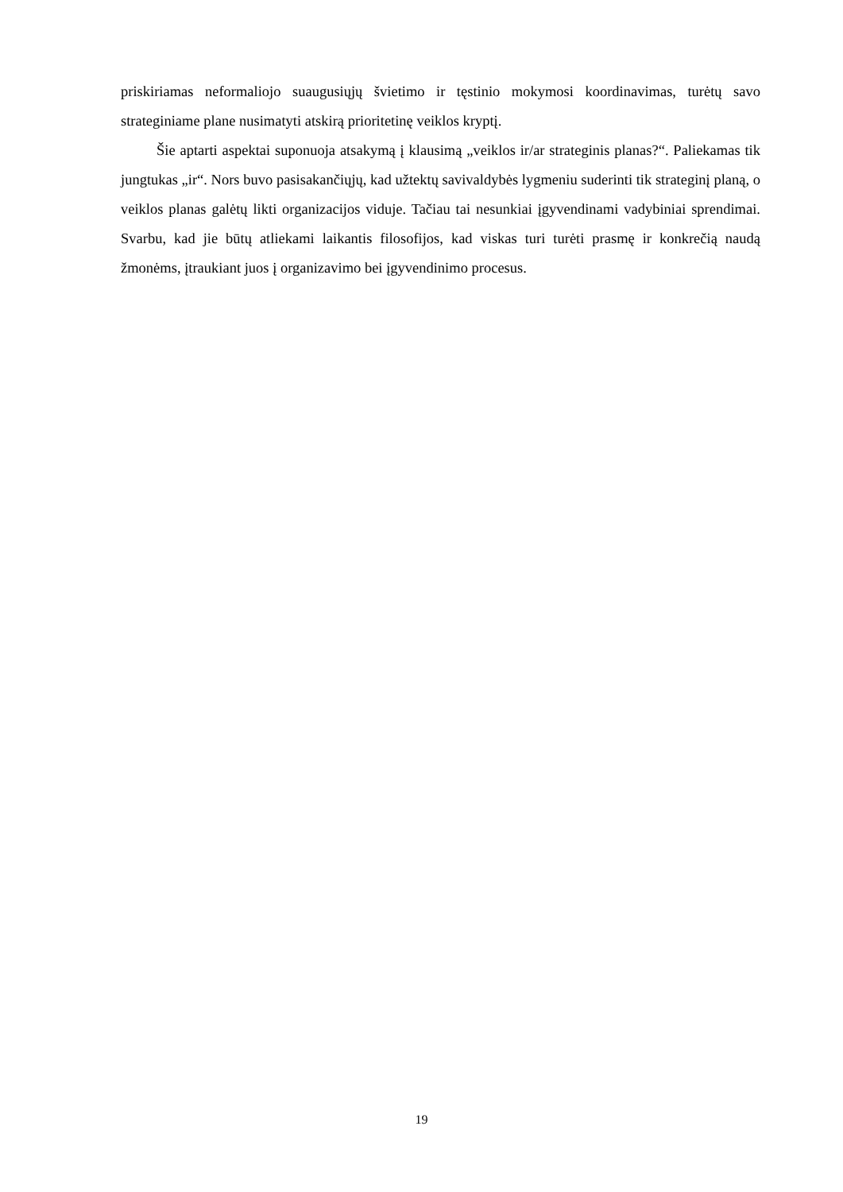priskiriamas neformaliojo suaugusiųjų švietimo ir tęstinio mokymosi koordinavimas, turėtų savo strateginiame plane nusimatyti atskirą prioritetinę veiklos kryptį.
Šie aptarti aspektai suponuoja atsakymą į klausimą „veiklos ir/ar strateginis planas?“. Paliekamas tik jungtukas „ir“. Nors buvo pasisakančiųjų, kad užtektų savivaldybės lygmeniu suderinti tik strateginį planą, o veiklos planas galėtų likti organizacijos viduje. Tačiau tai nesunkiai įgyvendinami vadybiniai sprendimai. Svarbu, kad jie būtų atliekami laikantis filosofijos, kad viskas turi turėti prasmę ir konkrečią naudą žmonėms, įtraukiant juos į organizavimo bei įgyvendinimo procesus.
19